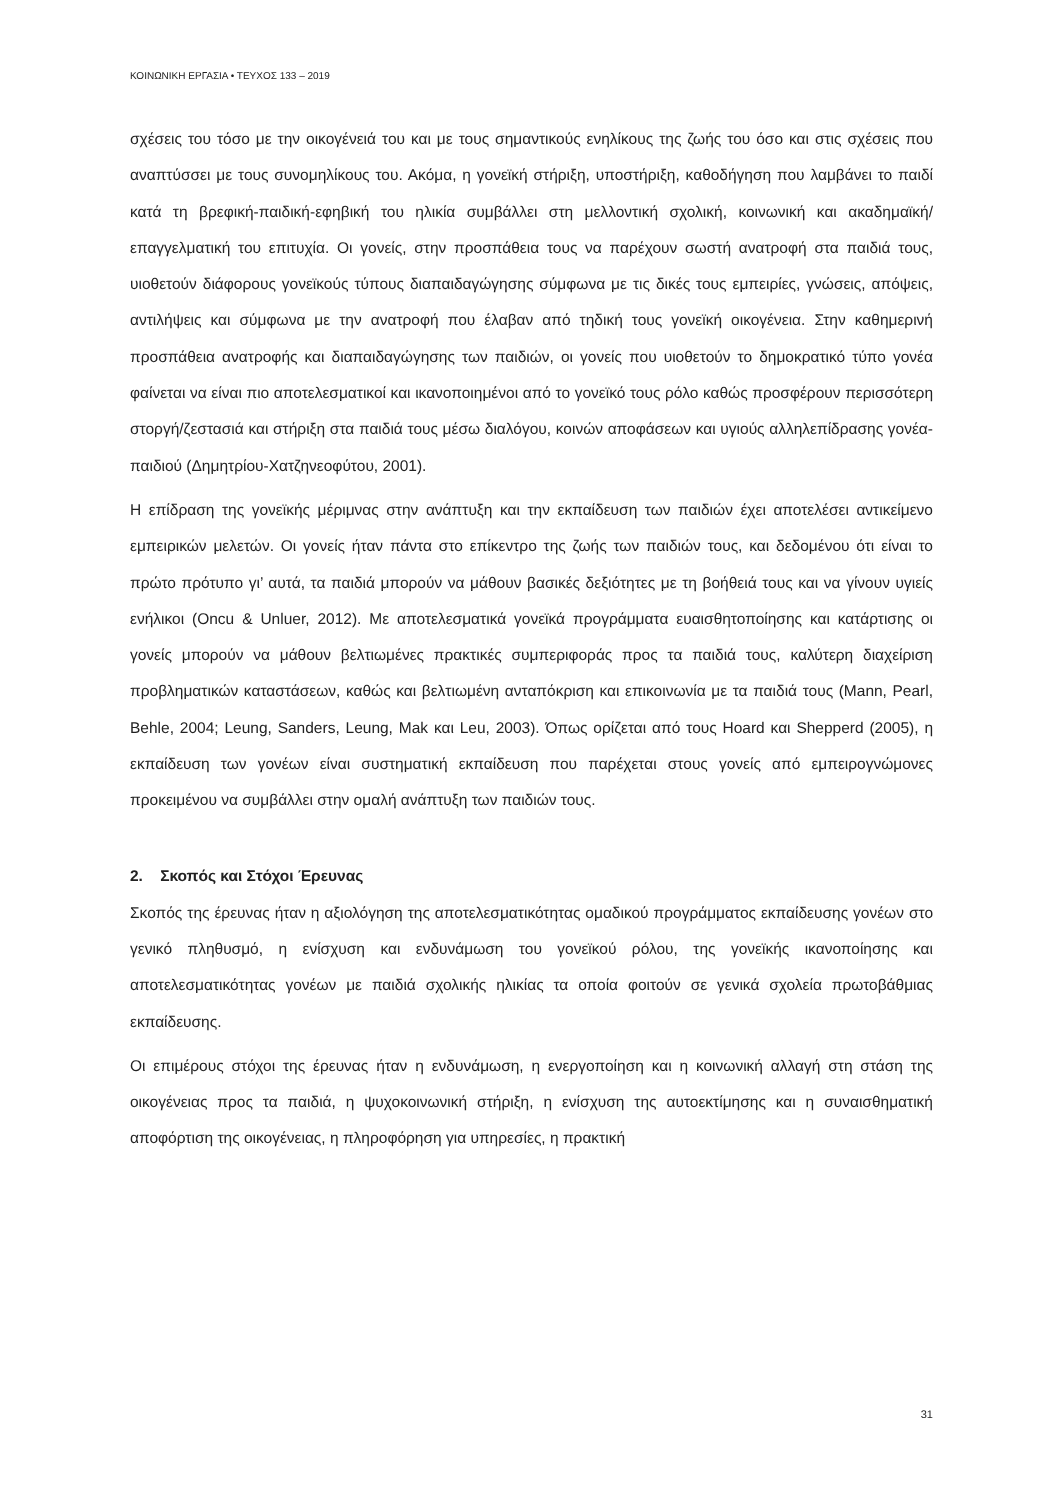ΚΟΙΝΩΝΙΚΗ ΕΡΓΑΣΙΑ • ΤΕΥΧΟΣ 133 – 2019
σχέσεις του τόσο με την οικογένειά του και με τους σημαντικούς ενηλίκους της ζωής του όσο και στις σχέσεις που αναπτύσσει με τους συνομηλίκους του. Ακόμα, η γονεϊκή στήριξη, υποστήριξη, καθοδήγηση που λαμβάνει το παιδί κατά τη βρεφική-παιδική-εφηβική του ηλικία συμβάλλει στη μελλοντική σχολική, κοινωνική και ακαδημαϊκή/επαγγελματική του επιτυχία. Οι γονείς, στην προσπάθεια τους να παρέχουν σωστή ανατροφή στα παιδιά τους, υιοθετούν διάφορους γονεϊκούς τύπους διαπαιδαγώγησης σύμφωνα με τις δικές τους εμπειρίες, γνώσεις, απόψεις, αντιλήψεις και σύμφωνα με την ανατροφή που έλαβαν από τηδική τους γονεϊκή οικογένεια. Στην καθημερινή προσπάθεια ανατροφής και διαπαιδαγώγησης των παιδιών, οι γονείς που υιοθετούν το δημοκρατικό τύπο γονέα φαίνεται να είναι πιο αποτελεσματικοί και ικανοποιημένοι από το γονεϊκό τους ρόλο καθώς προσφέρουν περισσότερη στοργή/ζεστασιά και στήριξη στα παιδιά τους μέσω διαλόγου, κοινών αποφάσεων και υγιούς αλληλεπίδρασης γονέα-παιδιού (Δημητρίου-Χατζηνεοφύτου, 2001).
Η επίδραση της γονεϊκής μέριμνας στην ανάπτυξη και την εκπαίδευση των παιδιών έχει αποτελέσει αντικείμενο εμπειρικών μελετών. Οι γονείς ήταν πάντα στο επίκεντρο της ζωής των παιδιών τους, και δεδομένου ότι είναι το πρώτο πρότυπο γι’ αυτά, τα παιδιά μπορούν να μάθουν βασικές δεξιότητες με τη βοήθειά τους και να γίνουν υγιείς ενήλικοι (Oncu & Unluer, 2012). Με αποτελεσματικά γονεϊκά προγράμματα ευαισθητοποίησης και κατάρτισης οι γονείς μπορούν να μάθουν βελτιωμένες πρακτικές συμπεριφοράς προς τα παιδιά τους, καλύτερη διαχείριση προβληματικών καταστάσεων, καθώς και βελτιωμένη ανταπόκριση και επικοινωνία με τα παιδιά τους (Mann, Pearl, Behle, 2004; Leung, Sanders, Leung, Mak και Leu, 2003). Όπως ορίζεται από τους Hoard και Shepperd (2005), η εκπαίδευση των γονέων είναι συστηματική εκπαίδευση που παρέχεται στους γονείς από εμπειρογνώμονες προκειμένου να συμβάλλει στην ομαλή ανάπτυξη των παιδιών τους.
2. Σκοπός και Στόχοι Έρευνας
Σκοπός της έρευνας ήταν η αξιολόγηση της αποτελεσματικότητας ομαδικού προγράμματος εκπαίδευσης γονέων στο γενικό πληθυσμό, η ενίσχυση και ενδυνάμωση του γονεϊκού ρόλου, της γονεϊκής ικανοποίησης και αποτελεσματικότητας γονέων με παιδιά σχολικής ηλικίας τα οποία φοιτούν σε γενικά σχολεία πρωτοβάθμιας εκπαίδευσης.
Οι επιμέρους στόχοι της έρευνας ήταν η ενδυνάμωση, η ενεργοποίηση και η κοινωνική αλλαγή στη στάση της οικογένειας προς τα παιδιά, η ψυχοκοινωνική στήριξη, η ενίσχυση της αυτοεκτίμησης και η συναισθηματική αποφόρτιση της οικογένειας, η πληροφόρηση για υπηρεσίες, η πρακτική
31